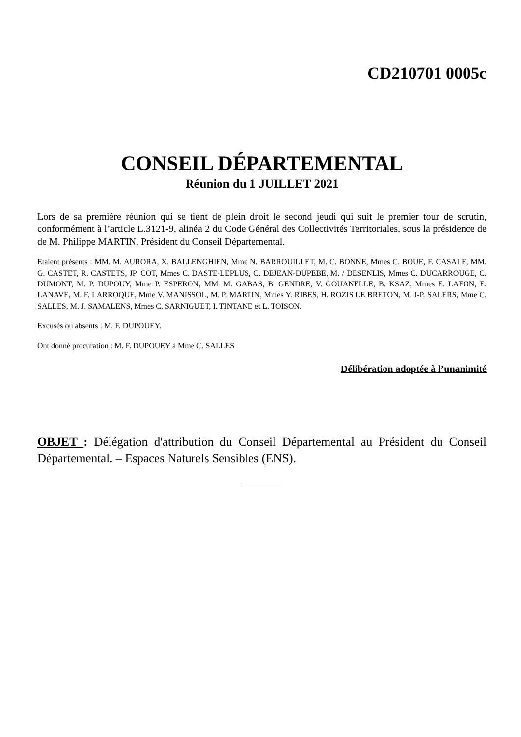CD210701 0005c
CONSEIL DÉPARTEMENTAL
Réunion du 1 JUILLET 2021
Lors de sa première réunion qui se tient de plein droit le second jeudi qui suit le premier tour de scrutin, conformément à l’article L.3121-9, alinéa 2 du Code Général des Collectivités Territoriales, sous la présidence de de M. Philippe MARTIN, Président du Conseil Départemental.
Etaient présents : MM. M. AURORA, X. BALLENGHIEN, Mme N. BARROUILLET, M. C. BONNE, Mmes C. BOUE, F. CASALE, MM. G. CASTET, R. CASTETS, JP. COT, Mmes C. DASTE-LEPLUS, C. DEJEAN-DUPEBE, M. / DESENLIS, Mmes C. DUCARROUGE, C. DUMONT, M. P. DUPOUY, Mme P. ESPERON, MM. M. GABAS, B. GENDRE, V. GOUANELLE, B. KSAZ, Mmes E. LAFON, E. LANAVE, M. F. LARROQUE, Mme V. MANISSOL, M. P. MARTIN, Mmes Y. RIBES, H. ROZIS LE BRETON, M. J-P. SALERS, Mme C. SALLES, M. J. SAMALENS, Mmes C. SARNIGUET, I. TINTANE et L. TOISON.
Excusés ou absents : M. F. DUPOUEY.
Ont donné procuration : M. F. DUPOUEY à Mme C. SALLES
Délibération adoptée à l’unanimité
OBJET : Délégation d'attribution du Conseil Départemental au Président du Conseil Départemental. – Espaces Naturels Sensibles (ENS).